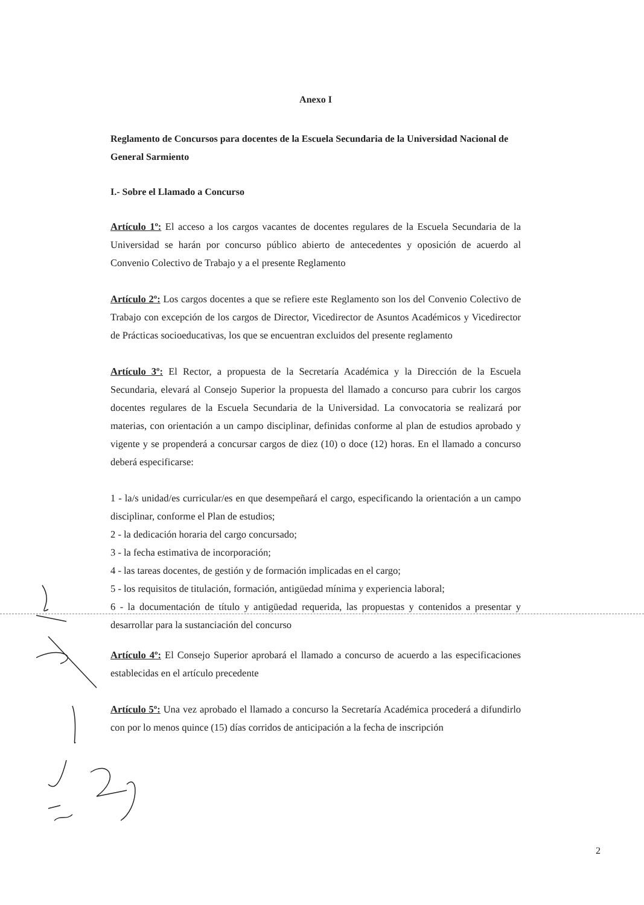Anexo I
Reglamento de Concursos para docentes de la Escuela Secundaria de la Universidad Nacional de General Sarmiento
I.- Sobre el Llamado a Concurso
Artículo 1º: El acceso a los cargos vacantes de docentes regulares de la Escuela Secundaria de la Universidad se harán por concurso público abierto de antecedentes y oposición de acuerdo al Convenio Colectivo de Trabajo y a el presente Reglamento
Artículo 2º: Los cargos docentes a que se refiere este Reglamento son los del Convenio Colectivo de Trabajo con excepción de los cargos de Director, Vicedirector de Asuntos Académicos y Vicedirector de Prácticas socioeducativas, los que se encuentran excluidos del presente reglamento
Artículo 3º: El Rector, a propuesta de la Secretaría Académica y la Dirección de la Escuela Secundaria, elevará al Consejo Superior la propuesta del llamado a concurso para cubrir los cargos docentes regulares de la Escuela Secundaria de la Universidad. La convocatoria se realizará por materias, con orientación a un campo disciplinar, definidas conforme al plan de estudios aprobado y vigente y se propenderá a concursar cargos de diez (10) o doce (12) horas. En el llamado a concurso deberá especificarse:
1 - la/s unidad/es curricular/es en que desempeñará el cargo, especificando la orientación a un campo disciplinar, conforme el Plan de estudios;
2 - la dedicación horaria del cargo concursado;
3 - la fecha estimativa de incorporación;
4 - las tareas docentes, de gestión y de formación implicadas en el cargo;
5 - los requisitos de titulación, formación, antigüedad mínima y experiencia laboral;
6 - la documentación de título y antigüedad requerida, las propuestas y contenidos a presentar y desarrollar para la sustanciación del concurso
Artículo 4º: El Consejo Superior aprobará el llamado a concurso de acuerdo a las especificaciones establecidas en el artículo precedente
Artículo 5º: Una vez aprobado el llamado a concurso la Secretaría Académica procederá a difundirlo con por lo menos quince (15) días corridos de anticipación a la fecha de inscripción
2